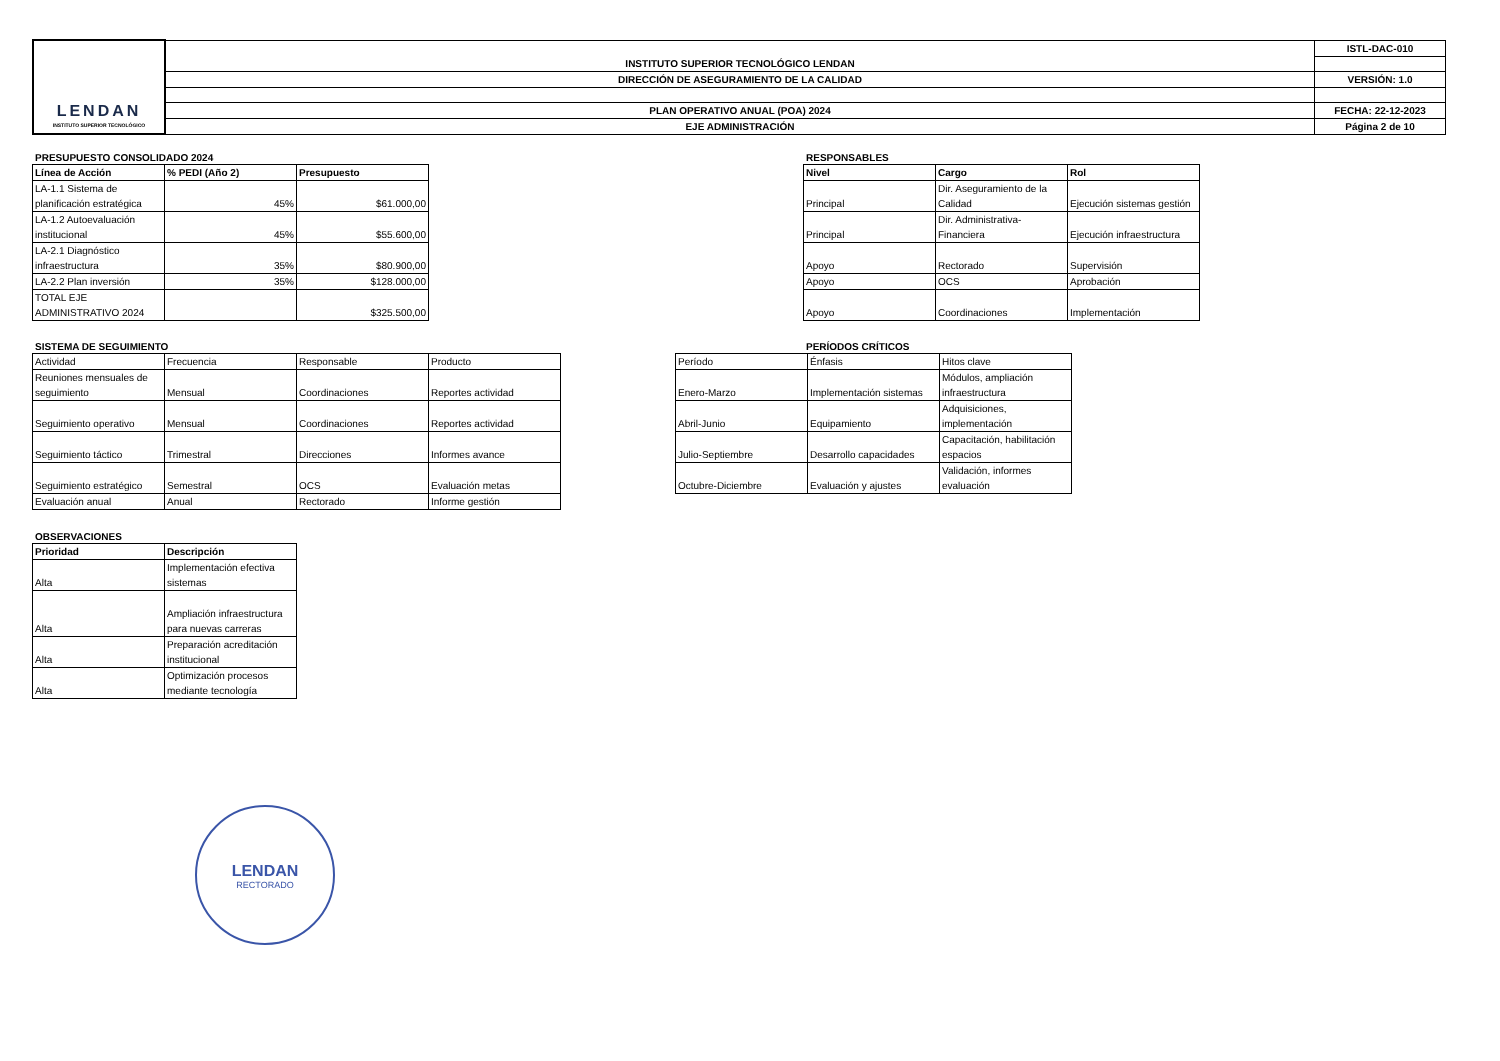| LENDAN INSTITUTO SUPERIOR TECNOLÓGICO | INSTITUTO SUPERIOR TECNOLÓGICO LENDAN | ISTL-DAC-010 |
| | DIRECCIÓN DE ASEGURAMIENTO DE LA CALIDAD | VERSIÓN: 1.0 |
| | PLAN OPERATIVO ANUAL (POA) 2024 | FECHA: 22-12-2023 |
| | EJE ADMINISTRACIÓN | Página 2 de 10 |
PRESUPUESTO CONSOLIDADO 2024
| Línea de Acción | % PEDI (Año 2) | Presupuesto |
| --- | --- | --- |
| LA-1.1 Sistema de planificación estratégica | 45% | $61.000,00 |
| LA-1.2 Autoevaluación institucional | 45% | $55.600,00 |
| LA-2.1 Diagnóstico infraestructura | 35% | $80.900,00 |
| LA-2.2 Plan inversión | 35% | $128.000,00 |
| TOTAL EJE ADMINISTRATIVO 2024 | | $325.500,00 |
RESPONSABLES
| Nivel | Cargo | Rol |
| --- | --- | --- |
| Principal | Dir. Aseguramiento de la Calidad | Ejecución sistemas gestión |
| Principal | Dir. Administrativa-Financiera | Ejecución infraestructura |
| Apoyo | Rectorado | Supervisión |
| Apoyo | OCS | Aprobación |
| Apoyo | Coordinaciones | Implementación |
SISTEMA DE SEGUIMIENTO
| Actividad | Frecuencia | Responsable | Producto |
| Reuniones mensuales de seguimiento | Mensual | Coordinaciones | Reportes actividad |
| Seguimiento operativo | Mensual | Coordinaciones | Reportes actividad |
| Seguimiento táctico | Trimestral | Direcciones | Informes avance |
| Seguimiento estratégico | Semestral | OCS | Evaluación metas |
| Evaluación anual | Anual | Rectorado | Informe gestión |
PERÍODOS CRÍTICOS
| Período | Énfasis | Hitos clave |
| Enero-Marzo | Implementación sistemas | Módulos, ampliación infraestructura |
| Abril-Junio | Equipamiento | Adquisiciones, implementación |
| Julio-Septiembre | Desarrollo capacidades | Capacitación, habilitación espacios |
| Octubre-Diciembre | Evaluación y ajustes | Validación, informes evaluación |
OBSERVACIONES
| Prioridad | Descripción |
| --- | --- |
| Alta | Implementación efectiva sistemas |
| Alta | Ampliación infraestructura para nuevas carreras |
| Alta | Preparación acreditación institucional |
| Alta | Optimización procesos mediante tecnología |
LENDAN
RECTORADO